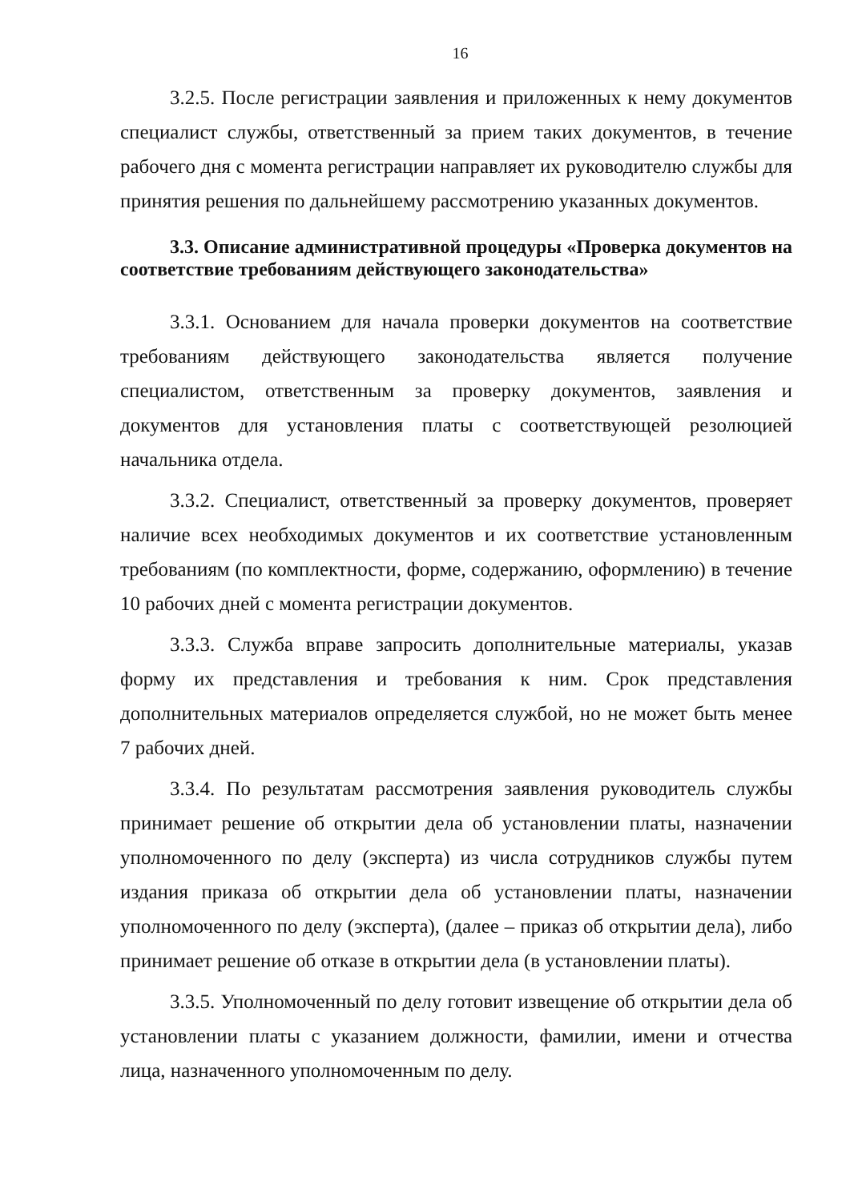16
3.2.5. После регистрации заявления и приложенных к нему документов специалист службы, ответственный за прием таких документов, в течение рабочего дня с момента регистрации направляет их руководителю службы для принятия решения по дальнейшему рассмотрению указанных документов.
3.3. Описание административной процедуры «Проверка документов на соответствие требованиям действующего законодательства»
3.3.1. Основанием для начала проверки документов на соответствие требованиям действующего законодательства является получение специалистом, ответственным за проверку документов, заявления и документов для установления платы с соответствующей резолюцией начальника отдела.
3.3.2. Специалист, ответственный за проверку документов, проверяет наличие всех необходимых документов и их соответствие установленным требованиям (по комплектности, форме, содержанию, оформлению) в течение 10 рабочих дней с момента регистрации документов.
3.3.3. Служба вправе запросить дополнительные материалы, указав форму их представления и требования к ним. Срок представления дополнительных материалов определяется службой, но не может быть менее 7 рабочих дней.
3.3.4. По результатам рассмотрения заявления руководитель службы принимает решение об открытии дела об установлении платы, назначении уполномоченного по делу (эксперта) из числа сотрудников службы путем издания приказа об открытии дела об установлении платы, назначении уполномоченного по делу (эксперта), (далее – приказ об открытии дела), либо принимает решение об отказе в открытии дела (в установлении платы).
3.3.5. Уполномоченный по делу готовит извещение об открытии дела об установлении платы с указанием должности, фамилии, имени и отчества лица, назначенного уполномоченным по делу.